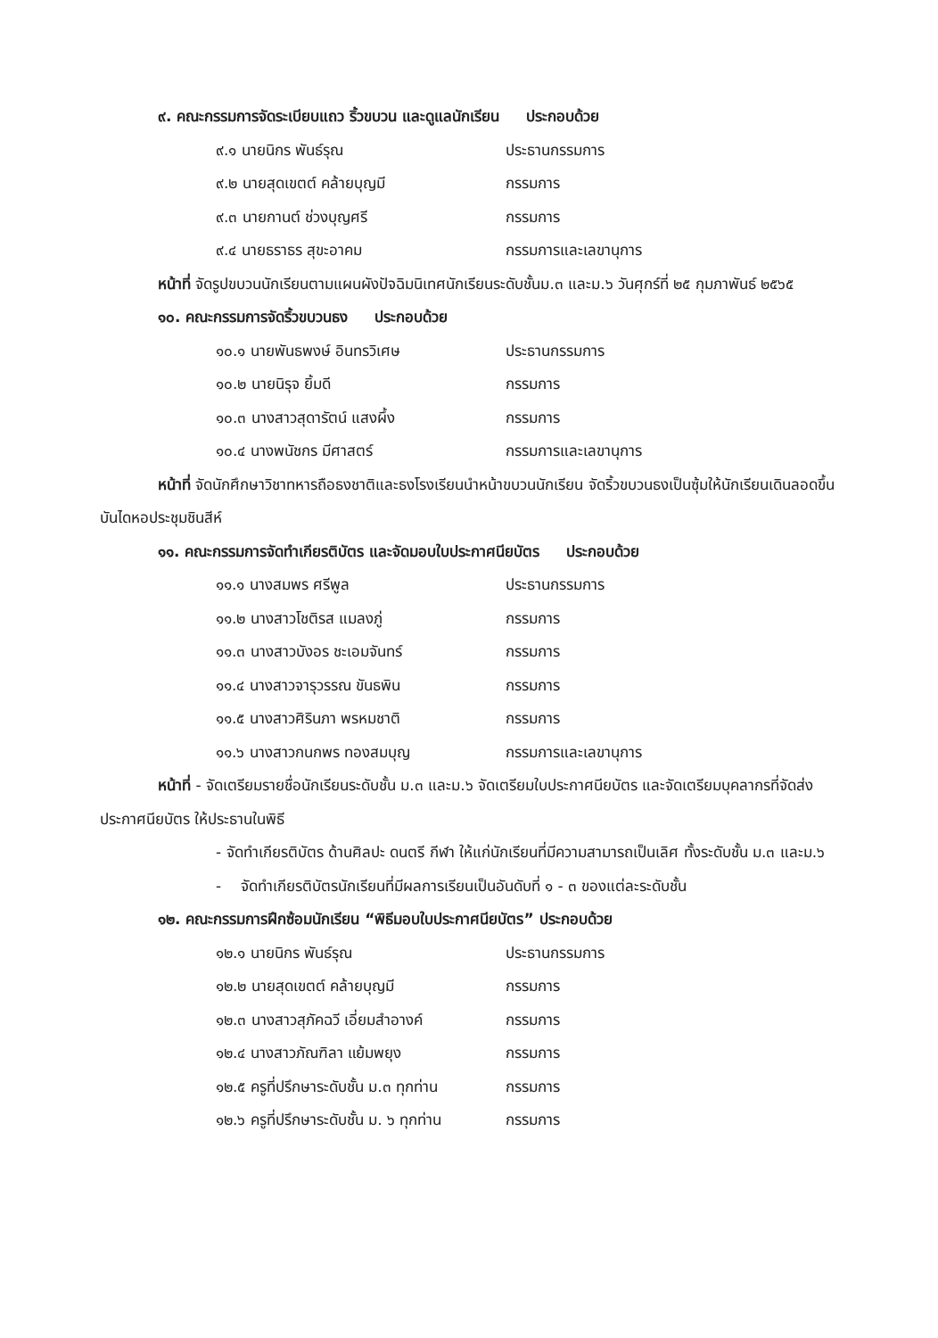๙. คณะกรรมการจัดระเบียบแถว ริ้วขบวน และดูแลนักเรียน ประกอบด้วย
๙.๑ นายนิกร พันธ์รุณ ประธานกรรมการ
๙.๒ นายสุดเขตต์ คล้ายบุญมี กรรมการ
๙.๓ นายกานต์ ช่วงบุญศรี กรรมการ
๙.๔ นายธราธร สุขะอาคม กรรมการและเลขานุการ
หน้าที่ จัดรูปขบวนนักเรียนตามแผนผังปัจฉิมนิเทศนักเรียนระดับชั้นม.๓ และม.๖ วันศุกร์ที่ ๒๕ กุมภาพันธ์ ๒๕๖๕
๑๐. คณะกรรมการจัดริ้วขบวนธง ประกอบด้วย
๑๐.๑ นายพันธพงษ์ อินทรวิเศษ ประธานกรรมการ
๑๐.๒ นายนิรุจ ยิ้มดี กรรมการ
๑๐.๓ นางสาวสุดารัตน์ แสงผึ้ง กรรมการ
๑๐.๔ นางพนัชกร มีศาสตร์ กรรมการและเลขานุการ
หน้าที่ จัดนักศึกษาวิชาทหารถือธงชาติและธงโรงเรียนนำหน้าขบวนนักเรียน จัดริ้วขบวนธงเป็นซุ้มให้นักเรียนเดินลอดขึ้นบันไดหอประชุมชินสีห์
๑๑. คณะกรรมการจัดทำเกียรติบัตร และจัดมอบใบประกาศนียบัตร ประกอบด้วย
๑๑.๑ นางสมพร ศรีพูล ประธานกรรมการ
๑๑.๒ นางสาวโชติรส แมลงภู่ กรรมการ
๑๑.๓ นางสาวบังอร ชะเอมจันทร์ กรรมการ
๑๑.๔ นางสาวจารุวรรณ ขันธพิน กรรมการ
๑๑.๕ นางสาวศิรินภา พรหมชาติ กรรมการ
๑๑.๖ นางสาวกนกพร ทองสมบุญ กรรมการและเลขานุการ
หน้าที่ - จัดเตรียมรายชื่อนักเรียนระดับชั้น ม.๓ และม.๖ จัดเตรียมใบประกาศนียบัตร และจัดเตรียมบุคลากรที่จัดส่งประกาศนียบัตร ให้ประธานในพิธี
- จัดทำเกียรติบัตร ด้านศิลปะ ดนตรี กีฬา ให้แก่นักเรียนที่มีความสามารถเป็นเลิศ ทั้งระดับชั้น ม.๓ และม.๖
- จัดทำเกียรติบัตรนักเรียนที่มีผลการเรียนเป็นอันดับที่ ๑ - ๓ ของแต่ละระดับชั้น
๑๒. คณะกรรมการฝึกซ้อมนักเรียน “พิธีมอบใบประกาศนียบัตร” ประกอบด้วย
๑๒.๑ นายนิกร พันธ์รุณ ประธานกรรมการ
๑๒.๒ นายสุดเขตต์ คล้ายบุญมี กรรมการ
๑๒.๓ นางสาวสุภัคฉวี เอี่ยมสำอางค์ กรรมการ
๑๒.๔ นางสาวภัณฑิลา แย้มพยุง กรรมการ
๑๒.๕ ครูที่ปรึกษาระดับชั้น ม.๓ ทุกท่าน กรรมการ
๑๒.๖ ครูที่ปรึกษาระดับชั้น ม. ๖ ทุกท่าน กรรมการ